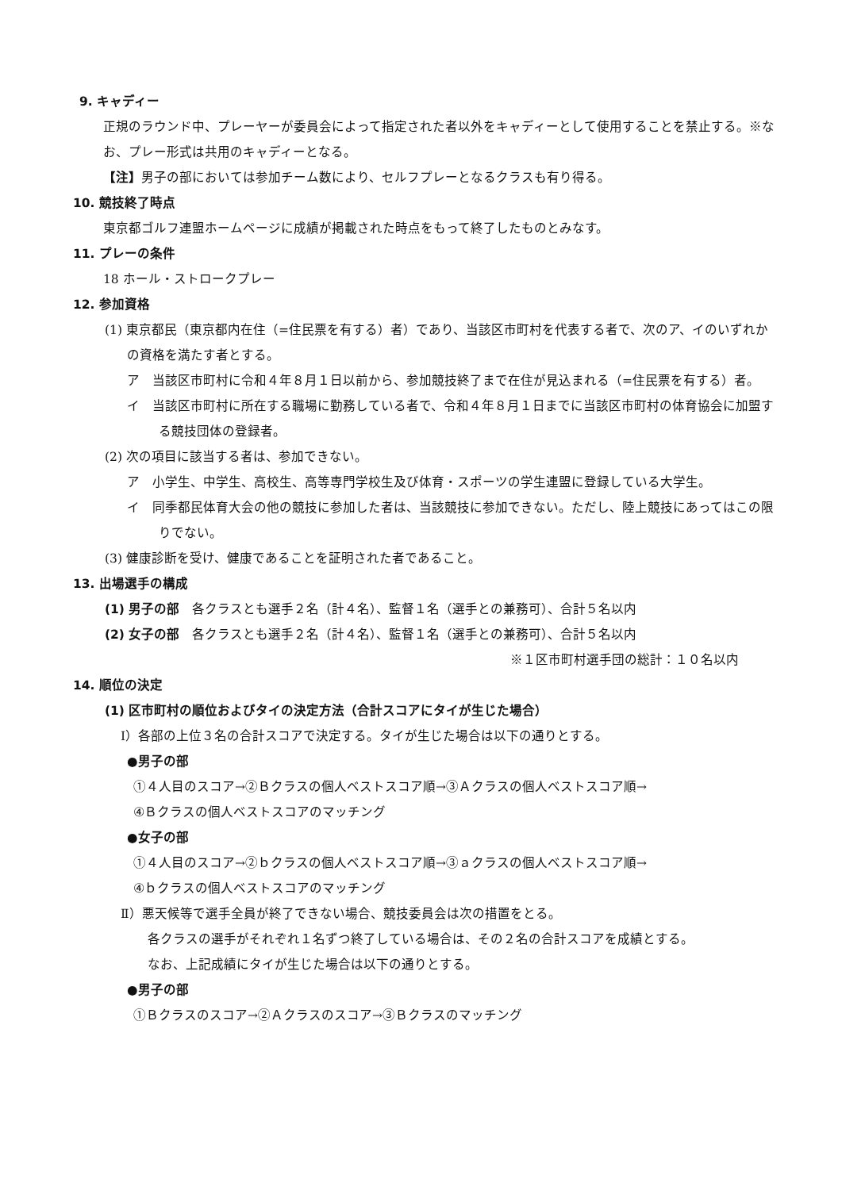9. キャディー
正規のラウンド中、プレーヤーが委員会によって指定された者以外をキャディーとして使用することを禁止する。※なお、プレー形式は共用のキャディーとなる。
【注】男子の部においては参加チーム数により、セルフプレーとなるクラスも有り得る。
10. 競技終了時点
東京都ゴルフ連盟ホームページに成績が掲載された時点をもって終了したものとみなす。
11. プレーの条件
18 ホール・ストロークプレー
12. 参加資格
(1) 東京都民（東京都内在住（=住民票を有する）者）であり、当該区市町村を代表する者で、次のア、イのいずれかの資格を満たす者とする。
ア　当該区市町村に令和４年８月１日以前から、参加競技終了まで在住が見込まれる（=住民票を有する）者。
イ　当該区市町村に所在する職場に勤務している者で、令和４年８月１日までに当該区市町村の体育協会に加盟する競技団体の登録者。
(2) 次の項目に該当する者は、参加できない。
ア　小学生、中学生、高校生、高等専門学校生及び体育・スポーツの学生連盟に登録している大学生。
イ　同季都民体育大会の他の競技に参加した者は、当該競技に参加できない。ただし、陸上競技にあってはこの限りでない。
(3) 健康診断を受け、健康であることを証明された者であること。
13. 出場選手の構成
(1) 男子の部　各クラスとも選手２名（計４名）、監督１名（選手との兼務可）、合計５名以内
(2) 女子の部　各クラスとも選手２名（計４名）、監督１名（選手との兼務可）、合計５名以内
※１区市町村選手団の総計：１０名以内
14. 順位の決定
(1) 区市町村の順位およびタイの決定方法（合計スコアにタイが生じた場合）
Ⅰ）各部の上位３名の合計スコアで決定する。タイが生じた場合は以下の通りとする。
●男子の部
①４人目のスコア→②Ｂクラスの個人ベストスコア順→③Ａクラスの個人ベストスコア順→
④Ｂクラスの個人ベストスコアのマッチング
●女子の部
①４人目のスコア→②ｂクラスの個人ベストスコア順→③ａクラスの個人ベストスコア順→
④ｂクラスの個人ベストスコアのマッチング
Ⅱ）悪天候等で選手全員が終了できない場合、競技委員会は次の措置をとる。
各クラスの選手がそれぞれ１名ずつ終了している場合は、その２名の合計スコアを成績とする。
なお、上記成績にタイが生じた場合は以下の通りとする。
●男子の部
①Ｂクラスのスコア→②Ａクラスのスコア→③Ｂクラスのマッチング